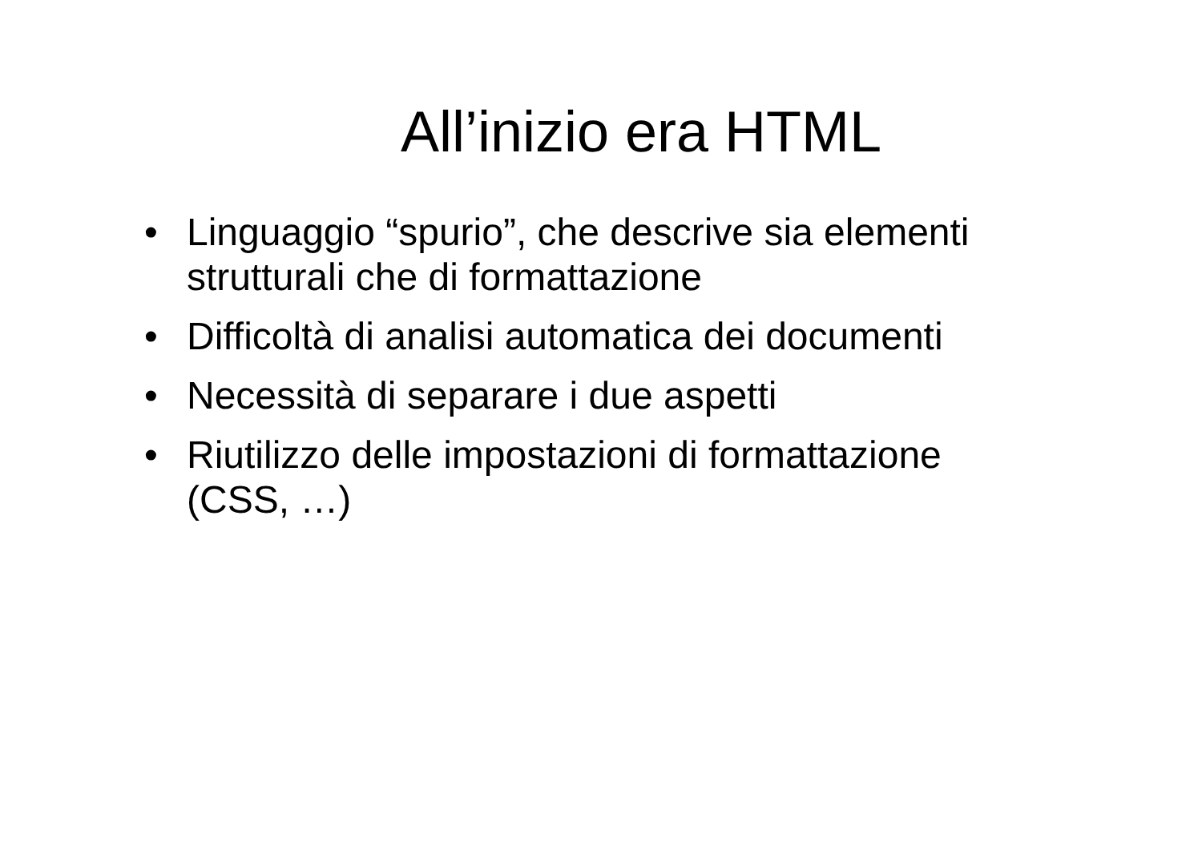All’inizio era HTML
• Linguaggio “spurio”, che descrive sia elementi strutturali che di formattazione
• Difficoltà di analisi automatica dei documenti
• Necessità di separare i due aspetti
• Riutilizzo delle impostazioni di formattazione (CSS, …)